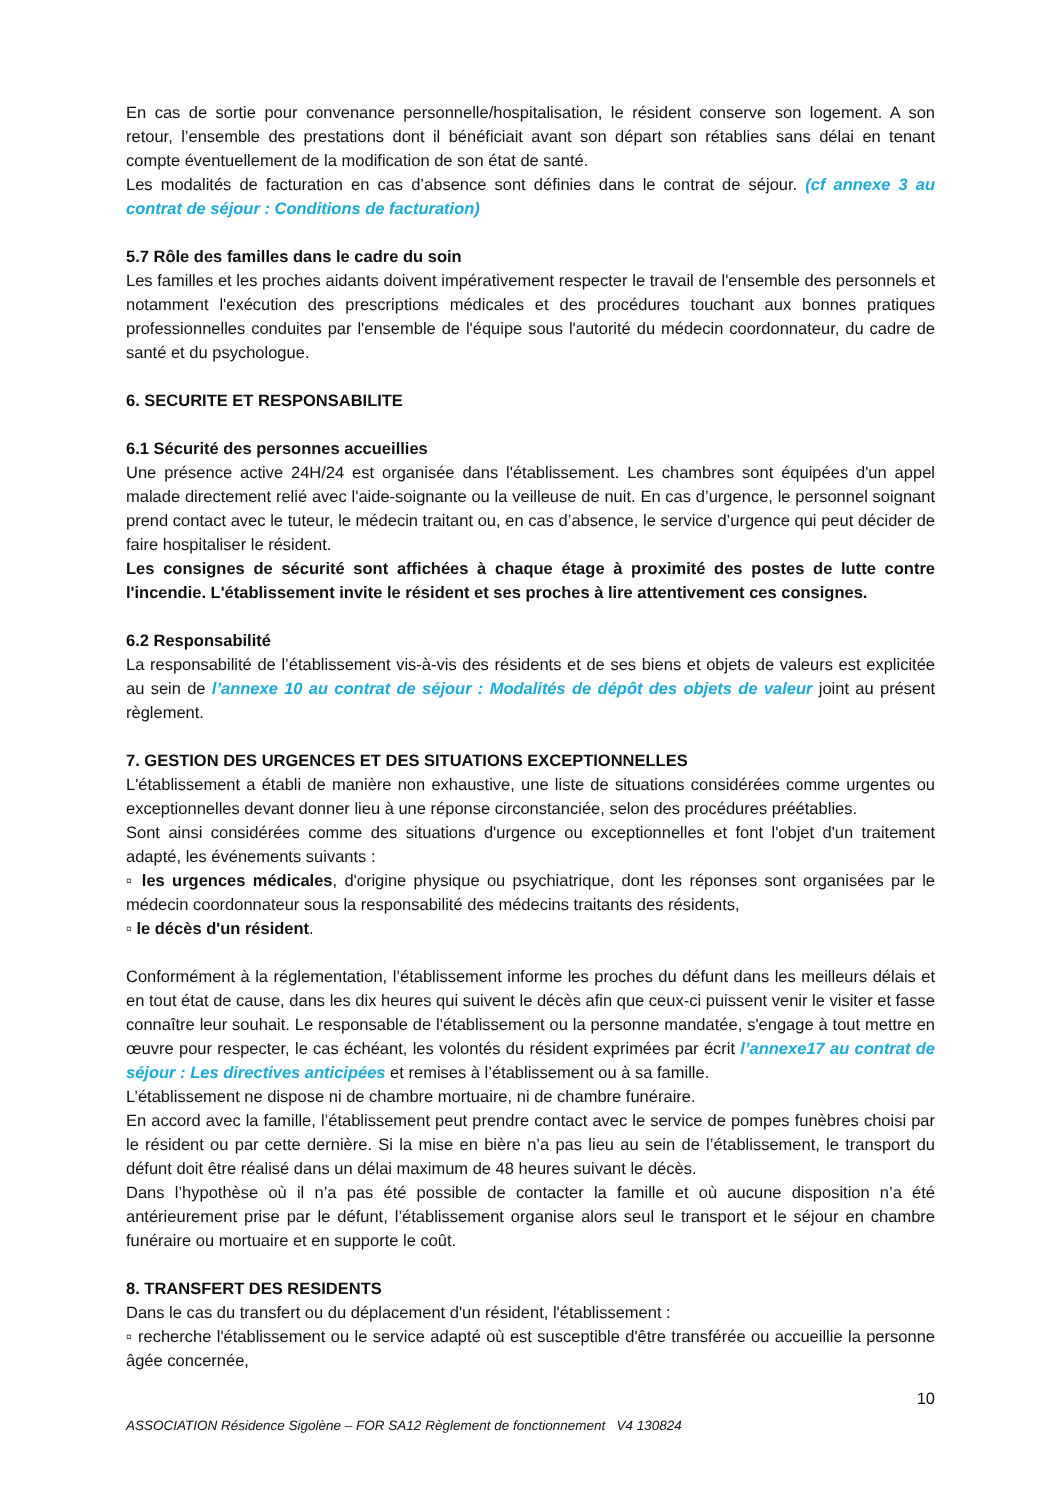En cas de sortie pour convenance personnelle/hospitalisation, le résident conserve son logement. A son retour, l’ensemble des prestations dont il bénéficiait avant son départ son rétablies sans délai en tenant compte éventuellement de la modification de son état de santé.
Les modalités de facturation en cas d’absence sont définies dans le contrat de séjour. (cf annexe 3 au contrat de séjour : Conditions de facturation)
5.7 Rôle des familles dans le cadre du soin
Les familles et les proches aidants doivent impérativement respecter le travail de l'ensemble des personnels et notamment l'exécution des prescriptions médicales et des procédures touchant aux bonnes pratiques professionnelles conduites par l'ensemble de l'équipe sous l'autorité du médecin coordonnateur, du cadre de santé et du psychologue.
6. SECURITE ET RESPONSABILITE
6.1 Sécurité des personnes accueillies
Une présence active 24H/24 est organisée dans l'établissement. Les chambres sont équipées d'un appel malade directement relié avec l'aide-soignante ou la veilleuse de nuit. En cas d’urgence, le personnel soignant prend contact avec le tuteur, le médecin traitant ou, en cas d’absence, le service d’urgence qui peut décider de faire hospitaliser le résident.
Les consignes de sécurité sont affichées à chaque étage à proximité des postes de lutte contre l'incendie. L'établissement invite le résident et ses proches à lire attentivement ces consignes.
6.2 Responsabilité
La responsabilité de l’établissement vis-à-vis des résidents et de ses biens et objets de valeurs est explicitée au sein de l’annexe 10 au contrat de séjour : Modalités de dépôt des objets de valeur joint au présent règlement.
7. GESTION DES URGENCES ET DES SITUATIONS EXCEPTIONNELLES
L'établissement a établi de manière non exhaustive, une liste de situations considérées comme urgentes ou exceptionnelles devant donner lieu à une réponse circonstanciée, selon des procédures préétablies.
Sont ainsi considérées comme des situations d'urgence ou exceptionnelles et font l'objet d'un traitement adapté, les événements suivants :
▫ les urgences médicales, d'origine physique ou psychiatrique, dont les réponses sont organisées par le médecin coordonnateur sous la responsabilité des médecins traitants des résidents,
▫ le décès d'un résident.
Conformément à la réglementation, l’établissement informe les proches du défunt dans les meilleurs délais et en tout état de cause, dans les dix heures qui suivent le décès afin que ceux-ci puissent venir le visiter et fasse connaître leur souhait. Le responsable de l'établissement ou la personne mandatée, s'engage à tout mettre en œuvre pour respecter, le cas échéant, les volontés du résident exprimées par écrit l’annexe17 au contrat de séjour : Les directives anticipées et remises à l’établissement ou à sa famille.
L’établissement ne dispose ni de chambre mortuaire, ni de chambre funéraire.
En accord avec la famille, l’établissement peut prendre contact avec le service de pompes funèbres choisi par le résident ou par cette dernière. Si la mise en bière n’a pas lieu au sein de l’établissement, le transport du défunt doit être réalisé dans un délai maximum de 48 heures suivant le décès.
Dans l’hypothèse où il n’a pas été possible de contacter la famille et où aucune disposition n’a été antérieurement prise par le défunt, l’établissement organise alors seul le transport et le séjour en chambre funéraire ou mortuaire et en supporte le coût.
8. TRANSFERT DES RESIDENTS
Dans le cas du transfert ou du déplacement d'un résident, l'établissement :
▫ recherche l'établissement ou le service adapté où est susceptible d'être transférée ou accueillie la personne âgée concernée,
10
ASSOCIATION Résidence Sigolène – FOR SA12 Règlement de fonctionnement V4 130824